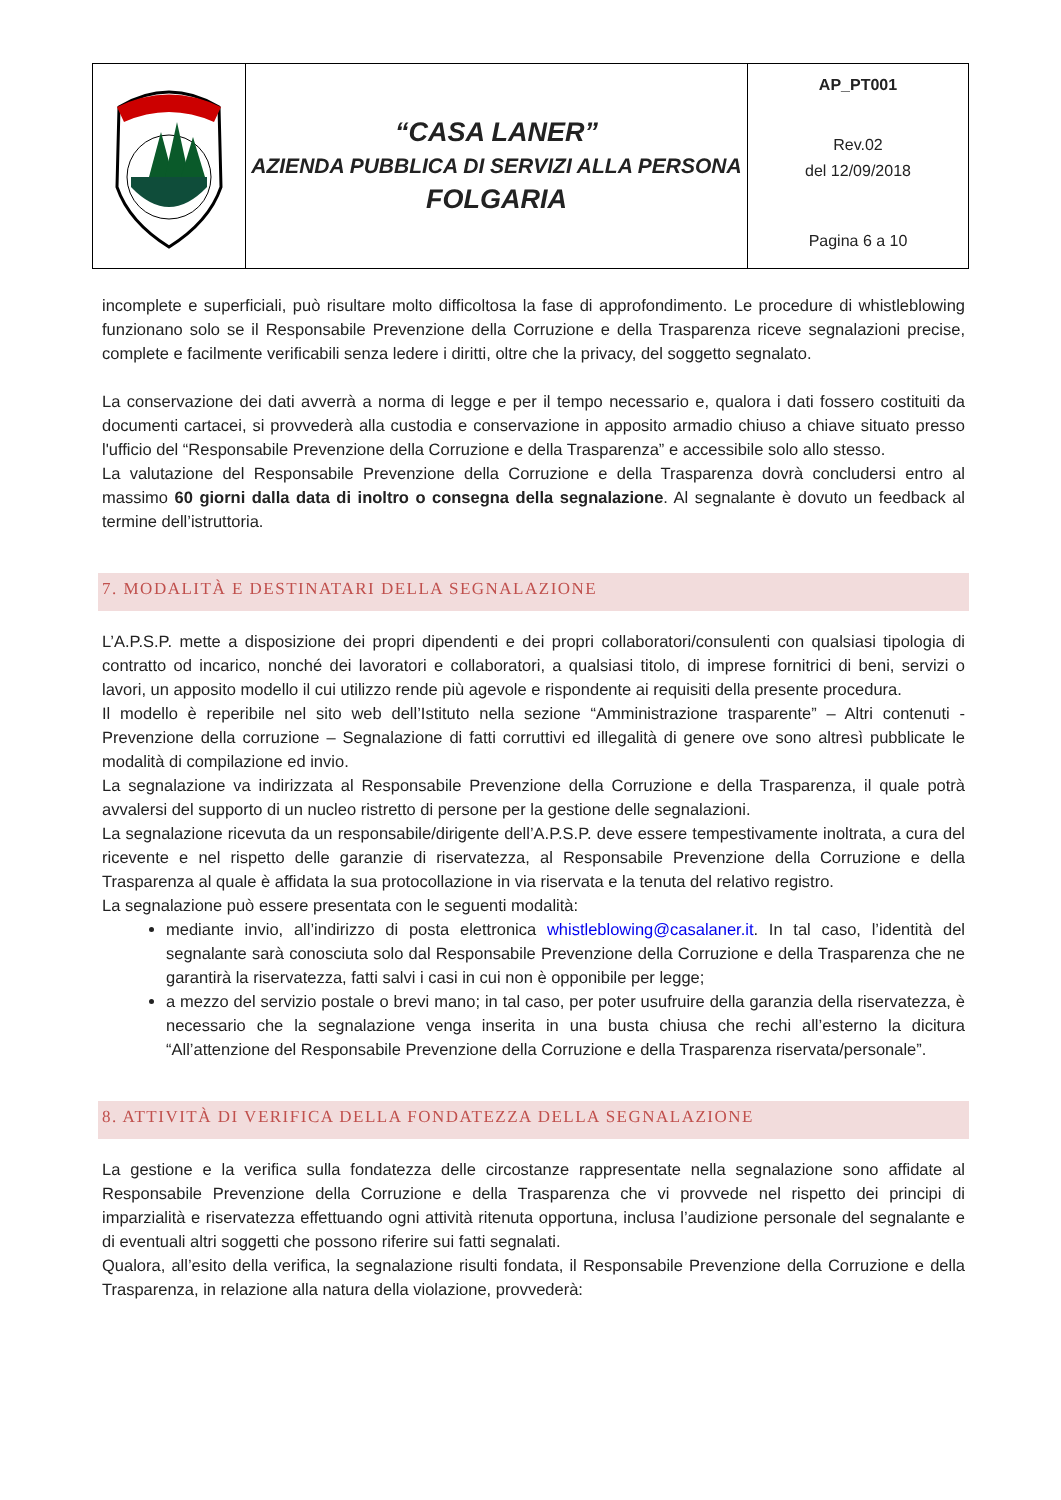| | “CASA LANER” AZIENDA PUBBLICA DI SERVIZI ALLA PERSONA FOLGARIA | AP_PT001 Rev.02 del 12/09/2018 Pagina 6 a 10 |
incomplete e superficiali, può risultare molto difficoltosa la fase di approfondimento. Le procedure di whistleblowing funzionano solo se il Responsabile Prevenzione della Corruzione e della Trasparenza riceve segnalazioni precise, complete e facilmente verificabili senza ledere i diritti, oltre che la privacy, del soggetto segnalato.
La conservazione dei dati avverrà a norma di legge e per il tempo necessario e, qualora i dati fossero costituiti da documenti cartacei, si provvederà alla custodia e conservazione in apposito armadio chiuso a chiave situato presso l'ufficio del “Responsabile Prevenzione della Corruzione e della Trasparenza” e accessibile solo allo stesso.
La valutazione del Responsabile Prevenzione della Corruzione e della Trasparenza dovrà concludersi entro al massimo 60 giorni dalla data di inoltro o consegna della segnalazione. Al segnalante è dovuto un feedback al termine dell’istruttoria.
7. MODALITÀ E DESTINATARI DELLA SEGNALAZIONE
L’A.P.S.P. mette a disposizione dei propri dipendenti e dei propri collaboratori/consulenti con qualsiasi tipologia di contratto od incarico, nonché dei lavoratori e collaboratori, a qualsiasi titolo, di imprese fornitrici di beni, servizi o lavori, un apposito modello il cui utilizzo rende più agevole e rispondente ai requisiti della presente procedura.
Il modello è reperibile nel sito web dell’Istituto nella sezione “Amministrazione trasparente” – Altri contenuti - Prevenzione della corruzione – Segnalazione di fatti corruttivi ed illegalità di genere ove sono altresì pubblicate le modalità di compilazione ed invio.
La segnalazione va indirizzata al Responsabile Prevenzione della Corruzione e della Trasparenza, il quale potrà avvalersi del supporto di un nucleo ristretto di persone per la gestione delle segnalazioni.
La segnalazione ricevuta da un responsabile/dirigente dell’A.P.S.P. deve essere tempestivamente inoltrata, a cura del ricevente e nel rispetto delle garanzie di riservatezza, al Responsabile Prevenzione della Corruzione e della Trasparenza al quale è affidata la sua protocollazione in via riservata e la tenuta del relativo registro.
La segnalazione può essere presentata con le seguenti modalità:
mediante invio, all’indirizzo di posta elettronica whistleblowing@casalaner.it. In tal caso, l’identità del segnalante sarà conosciuta solo dal Responsabile Prevenzione della Corruzione e della Trasparenza che ne garantirà la riservatezza, fatti salvi i casi in cui non è opponibile per legge;
a mezzo del servizio postale o brevi mano; in tal caso, per poter usufruire della garanzia della riservatezza, è necessario che la segnalazione venga inserita in una busta chiusa che rechi all’esterno la dicitura “All’attenzione del Responsabile Prevenzione della Corruzione e della Trasparenza riservata/personale”.
8. ATTIVITÀ DI VERIFICA DELLA FONDATEZZA DELLA SEGNALAZIONE
La gestione e la verifica sulla fondatezza delle circostanze rappresentate nella segnalazione sono affidate al Responsabile Prevenzione della Corruzione e della Trasparenza che vi provvede nel rispetto dei principi di imparzialità e riservatezza effettuando ogni attività ritenuta opportuna, inclusa l’audizione personale del segnalante e di eventuali altri soggetti che possono riferire sui fatti segnalati.
Qualora, all’esito della verifica, la segnalazione risulti fondata, il Responsabile Prevenzione della Corruzione e della Trasparenza, in relazione alla natura della violazione, provvederà: